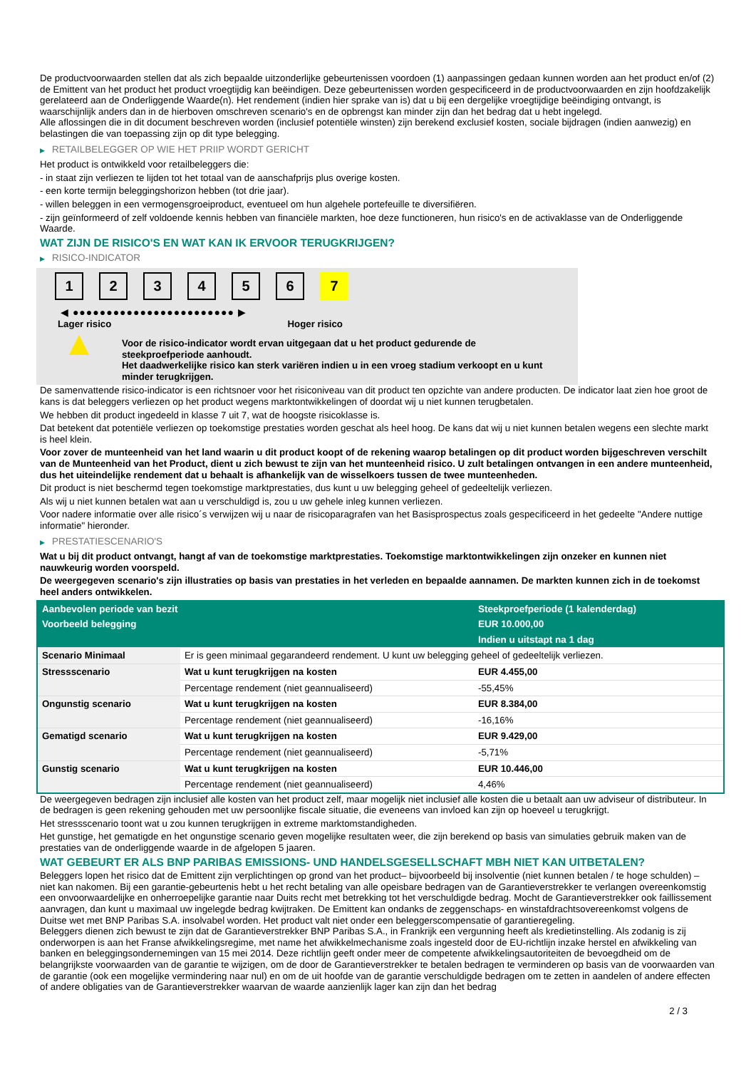De productvoorwaarden stellen dat als zich bepaalde uitzonderlijke gebeurtenissen voordoen (1) aanpassingen gedaan kunnen worden aan het product en/of (2) de Emittent van het product het product vroegtijdig kan beëindigen. Deze gebeurtenissen worden gespecificeerd in de productvoorwaarden en zijn hoofdzakelijk gerelateerd aan de Onderliggende Waarde(n). Het rendement (indien hier sprake van is) dat u bij een dergelijke vroegtijdige beëindiging ontvangt, is waarschijnlijk anders dan in de hierboven omschreven scenario's en de opbrengst kan minder zijn dan het bedrag dat u hebt ingelegd.
Alle aflossingen die in dit document beschreven worden (inclusief potentiële winsten) zijn berekend exclusief kosten, sociale bijdragen (indien aanwezig) en belastingen die van toepassing zijn op dit type belegging.
▶ RETAILBELEGGER OP WIE HET PRIIP WORDT GERICHT
Het product is ontwikkeld voor retailbeleggers die:
- in staat zijn verliezen te lijden tot het totaal van de aanschafprijs plus overige kosten.
- een korte termijn beleggingshorizon hebben (tot drie jaar).
- willen beleggen in een vermogensgroeiproduct, eventueel om hun algehele portefeuille te diversifiëren.
- zijn geïnformeerd of zelf voldoende kennis hebben van financiële markten, hoe deze functioneren, hun risico's en de activaklasse van de Onderliggende Waarde.
WAT ZIJN DE RISICO'S EN WAT KAN IK ERVOOR TERUGKRIJGEN?
▶ RISICO-INDICATOR
1 2 3 4 5 6 7
◀ ●●●●●●●●●●●●●●●●●●●●●●●● ▶
Lager risico Hoger risico
▲
Voor de risico-indicator wordt ervan uitgegaan dat u het product gedurende de steekproefperiode aanhoudt.
Het daadwerkelijke risico kan sterk variëren indien u in een vroeg stadium verkoopt en u kunt minder terugkrijgen.
De samenvattende risico-indicator is een richtsnoer voor het risiconiveau van dit product ten opzichte van andere producten. De indicator laat zien hoe groot de kans is dat beleggers verliezen op het product wegens marktontwikkelingen of doordat wij u niet kunnen terugbetalen.
We hebben dit product ingedeeld in klasse 7 uit 7, wat de hoogste risicoklasse is.
Dat betekent dat potentiële verliezen op toekomstige prestaties worden geschat als heel hoog. De kans dat wij u niet kunnen betalen wegens een slechte markt is heel klein.
Voor zover de munteenheid van het land waarin u dit product koopt of de rekening waarop betalingen op dit product worden bijgeschreven verschilt van de Munteenheid van het Product, dient u zich bewust te zijn van het munteenheid risico. U zult betalingen ontvangen in een andere munteenheid, dus het uiteindelijke rendement dat u behaalt is afhankelijk van de wisselkoers tussen de twee munteenheden.
Dit product is niet beschermd tegen toekomstige marktprestaties, dus kunt u uw belegging geheel of gedeeltelijk verliezen.
Als wij u niet kunnen betalen wat aan u verschuldigd is, zou u uw gehele inleg kunnen verliezen.
Voor nadere informatie over alle risico´s verwijzen wij u naar de risicoparagrafen van het Basisprospectus zoals gespecificeerd in het gedeelte "Andere nuttige informatie" hieronder.
▶ PRESTATIESCENARIO'S
Wat u bij dit product ontvangt, hangt af van de toekomstige marktprestaties. Toekomstige marktontwikkelingen zijn onzeker en kunnen niet nauwkeurig worden voorspeld.
De weergegeven scenario's zijn illustraties op basis van prestaties in het verleden en bepaalde aannamen. De markten kunnen zich in de toekomst heel anders ontwikkelen.
| Aanbevolen periode van bezit | | Steekproefperiode (1 kalenderdag) |
| --- | --- | --- |
| Voorbeeld belegging | | EUR 10.000,00 |
| | | Indien u uitstapt na 1 dag |
| Scenario Minimaal | Er is geen minimaal gegarandeerd rendement. U kunt uw belegging geheel of gedeeltelijk verliezen. | |
| Stressscenario | Wat u kunt terugkrijgen na kosten | EUR 4.455,00 |
| | Percentage rendement (niet geannualiseerd) | -55,45% |
| Ongunstig scenario | Wat u kunt terugkrijgen na kosten | EUR 8.384,00 |
| | Percentage rendement (niet geannualiseerd) | -16,16% |
| Gematigd scenario | Wat u kunt terugkrijgen na kosten | EUR 9.429,00 |
| | Percentage rendement (niet geannualiseerd) | -5,71% |
| Gunstig scenario | Wat u kunt terugkrijgen na kosten | EUR 10.446,00 |
| | Percentage rendement (niet geannualiseerd) | 4,46% |
De weergegeven bedragen zijn inclusief alle kosten van het product zelf, maar mogelijk niet inclusief alle kosten die u betaalt aan uw adviseur of distributeur. In de bedragen is geen rekening gehouden met uw persoonlijke fiscale situatie, die eveneens van invloed kan zijn op hoeveel u terugkrijgt.
Het stressscenario toont wat u zou kunnen terugkrijgen in extreme marktomstandigheden.
Het gunstige, het gematigde en het ongunstige scenario geven mogelijke resultaten weer, die zijn berekend op basis van simulaties gebruik maken van de prestaties van de onderliggende waarde in de afgelopen 5 jaaren.
WAT GEBEURT ER ALS BNP PARIBAS EMISSIONS- UND HANDELSGESELLSCHAFT MBH NIET KAN UITBETALEN?
Beleggers lopen het risico dat de Emittent zijn verplichtingen op grond van het product– bijvoorbeeld bij insolventie (niet kunnen betalen / te hoge schulden) – niet kan nakomen. Bij een garantie-gebeurtenis hebt u het recht betaling van alle opeisbare bedragen van de Garantieverstrekker te verlangen overeenkomstig een onvoorwaardelijke en onherroepelijke garantie naar Duits recht met betrekking tot het verschuldigde bedrag. Mocht de Garantieverstrekker ook faillissement aanvragen, dan kunt u maximaal uw ingelegde bedrag kwijtraken. De Emittent kan ondanks de zeggenschaps- en winstafdrachtsovereenkomst volgens de Duitse wet met BNP Paribas S.A. insolvabel worden. Het product valt niet onder een beleggerscompensatie of garantieregeling.
Beleggers dienen zich bewust te zijn dat de Garantieverstrekker BNP Paribas S.A., in Frankrijk een vergunning heeft als kredietinstelling. Als zodanig is zij onderworpen is aan het Franse afwikkelingsregime, met name het afwikkelmechanisme zoals ingesteld door de EU-richtlijn inzake herstel en afwikkeling van banken en beleggingsondernemingen van 15 mei 2014. Deze richtlijn geeft onder meer de competente afwikkelingsautoriteiten de bevoegdheid om de belangrijkste voorwaarden van de garantie te wijzigen, om de door de Garantieverstrekker te betalen bedragen te verminderen op basis van de voorwaarden van de garantie (ook een mogelijke vermindering naar nul) en om de uit hoofde van de garantie verschuldigde bedragen om te zetten in aandelen of andere effecten of andere obligaties van de Garantieverstrekker waarvan de waarde aanzienlijk lager kan zijn dan het bedrag
2 / 3